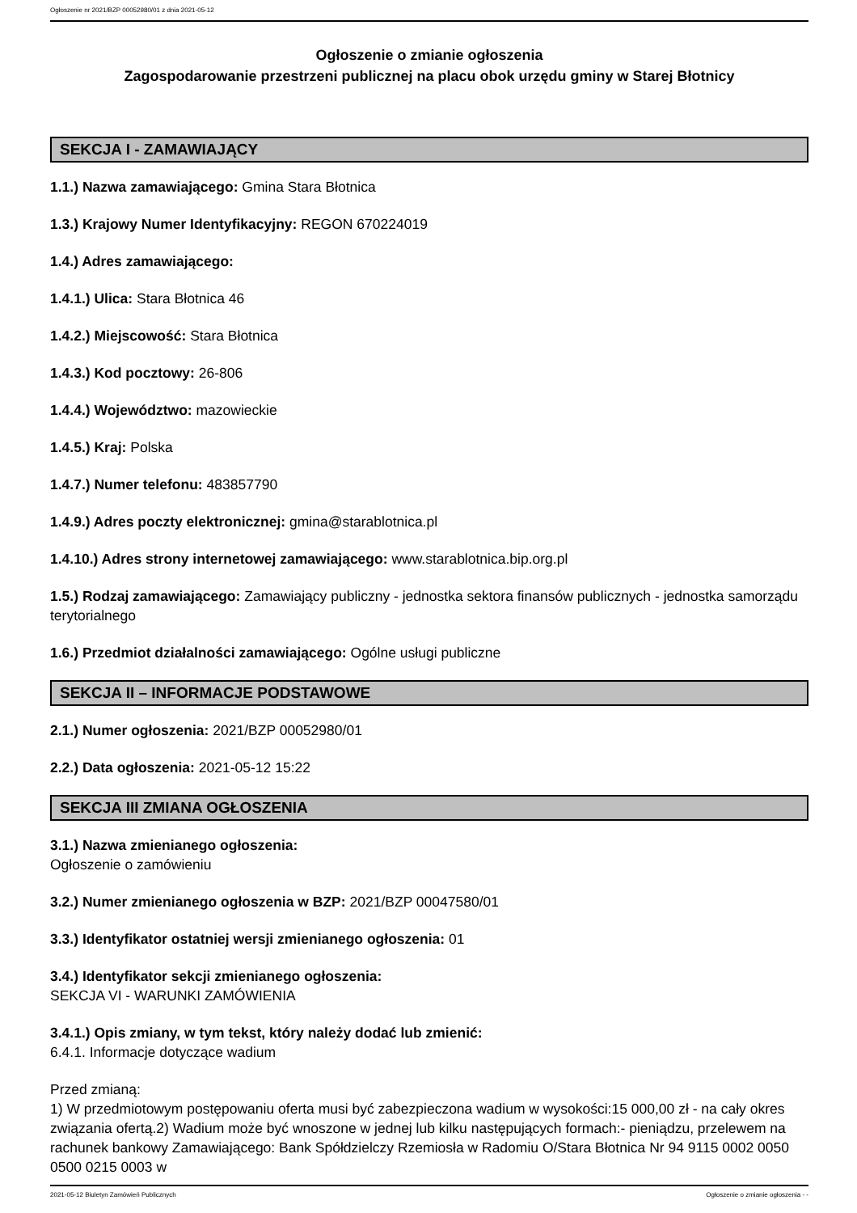Ogłoszenie nr 2021/BZP 00052980/01 z dnia 2021-05-12
Ogłoszenie o zmianie ogłoszenia
Zagospodarowanie przestrzeni publicznej na placu obok urzędu gminy w Starej Błotnicy
SEKCJA I - ZAMAWIAJĄCY
1.1.) Nazwa zamawiającego: Gmina Stara Błotnica
1.3.) Krajowy Numer Identyfikacyjny: REGON 670224019
1.4.) Adres zamawiającego:
1.4.1.) Ulica: Stara Błotnica 46
1.4.2.) Miejscowość: Stara Błotnica
1.4.3.) Kod pocztowy: 26-806
1.4.4.) Województwo: mazowieckie
1.4.5.) Kraj: Polska
1.4.7.) Numer telefonu: 483857790
1.4.9.) Adres poczty elektronicznej: gmina@starablotnica.pl
1.4.10.) Adres strony internetowej zamawiającego: www.starablotnica.bip.org.pl
1.5.) Rodzaj zamawiającego: Zamawiający publiczny - jednostka sektora finansów publicznych - jednostka samorządu terytorialnego
1.6.) Przedmiot działalności zamawiającego: Ogólne usługi publiczne
SEKCJA II – INFORMACJE PODSTAWOWE
2.1.) Numer ogłoszenia: 2021/BZP 00052980/01
2.2.) Data ogłoszenia: 2021-05-12 15:22
SEKCJA III ZMIANA OGŁOSZENIA
3.1.) Nazwa zmienianego ogłoszenia:
Ogłoszenie o zamówieniu
3.2.) Numer zmienianego ogłoszenia w BZP: 2021/BZP 00047580/01
3.3.) Identyfikator ostatniej wersji zmienianego ogłoszenia: 01
3.4.) Identyfikator sekcji zmienianego ogłoszenia:
SEKCJA VI - WARUNKI ZAMÓWIENIA
3.4.1.) Opis zmiany, w tym tekst, który należy dodać lub zmienić:
6.4.1. Informacje dotyczące wadium
Przed zmianą:
1) W przedmiotowym postępowaniu oferta musi być zabezpieczona wadium w wysokości:15 000,00 zł - na cały okres związania ofertą.2) Wadium może być wnoszone w jednej lub kilku następujących formach:- pieniądzu, przelewem na rachunek bankowy Zamawiającego: Bank Spółdzielczy Rzemiosła w Radomiu O/Stara Błotnica Nr 94 9115 0002 0050 0500 0215 0003 w
2021-05-12 Biuletyn Zamówień Publicznych Ogłoszenie o zmianie ogłoszenia - -